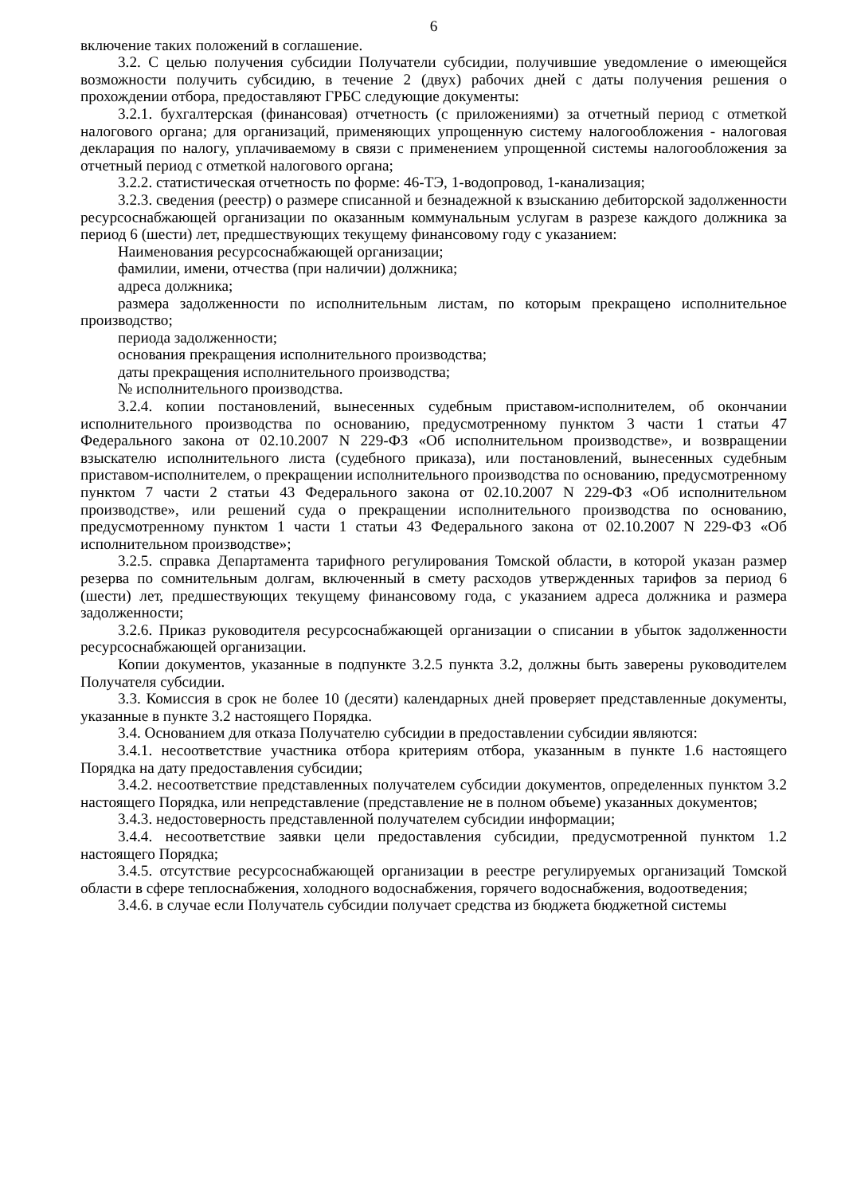6
включение таких положений в соглашение.
3.2. С целью получения субсидии Получатели субсидии, получившие уведомление о имеющейся возможности получить субсидию, в течение 2 (двух) рабочих дней с даты получения решения о прохождении отбора, предоставляют ГРБС следующие документы:
3.2.1. бухгалтерская (финансовая) отчетность (с приложениями) за отчетный период с отметкой налогового органа; для организаций, применяющих упрощенную систему налогообложения - налоговая декларация по налогу, уплачиваемому в связи с применением упрощенной системы налогообложения за отчетный период с отметкой налогового органа;
3.2.2. статистическая отчетность по форме: 46-ТЭ, 1-водопровод, 1-канализация;
3.2.3. сведения (реестр) о размере списанной и безнадежной к взысканию дебиторской задолженности ресурсоснабжающей организации по оказанным коммунальным услугам в разрезе каждого должника за период 6 (шести) лет, предшествующих текущему финансовому году с указанием:
Наименования ресурсоснабжающей организации;
фамилии, имени, отчества (при наличии) должника;
адреса должника;
размера задолженности по исполнительным листам, по которым прекращено исполнительное производство;
периода задолженности;
основания прекращения исполнительного производства;
даты прекращения исполнительного производства;
№ исполнительного производства.
3.2.4. копии постановлений, вынесенных судебным приставом-исполнителем, об окончании исполнительного производства по основанию, предусмотренному пунктом 3 части 1 статьи 47 Федерального закона от 02.10.2007 N 229-ФЗ «Об исполнительном производстве», и возвращении взыскателю исполнительного листа (судебного приказа), или постановлений, вынесенных судебным приставом-исполнителем, о прекращении исполнительного производства по основанию, предусмотренному пунктом 7 части 2 статьи 43 Федерального закона от 02.10.2007 N 229-ФЗ «Об исполнительном производстве», или решений суда о прекращении исполнительного производства по основанию, предусмотренному пунктом 1 части 1 статьи 43 Федерального закона от 02.10.2007 N 229-ФЗ «Об исполнительном производстве»;
3.2.5. справка Департамента тарифного регулирования Томской области, в которой указан размер резерва по сомнительным долгам, включенный в смету расходов утвержденных тарифов за период 6 (шести) лет, предшествующих текущему финансовому года, с указанием адреса должника и размера задолженности;
3.2.6. Приказ руководителя ресурсоснабжающей организации о списании в убыток задолженности ресурсоснабжающей организации.
Копии документов, указанные в подпункте 3.2.5 пункта 3.2, должны быть заверены руководителем Получателя субсидии.
3.3. Комиссия в срок не более 10 (десяти) календарных дней проверяет представленные документы, указанные в пункте 3.2 настоящего Порядка.
3.4. Основанием для отказа Получателю субсидии в предоставлении субсидии являются:
3.4.1. несоответствие участника отбора критериям отбора, указанным в пункте 1.6 настоящего Порядка на дату предоставления субсидии;
3.4.2. несоответствие представленных получателем субсидии документов, определенных пунктом 3.2 настоящего Порядка, или непредставление (представление не в полном объеме) указанных документов;
3.4.3. недостоверность представленной получателем субсидии информации;
3.4.4. несоответствие заявки цели предоставления субсидии, предусмотренной пунктом 1.2 настоящего Порядка;
3.4.5. отсутствие ресурсоснабжающей организации в реестре регулируемых организаций Томской области в сфере теплоснабжения, холодного водоснабжения, горячего водоснабжения, водоотведения;
3.4.6. в случае если Получатель субсидии получает средства из бюджета бюджетной системы